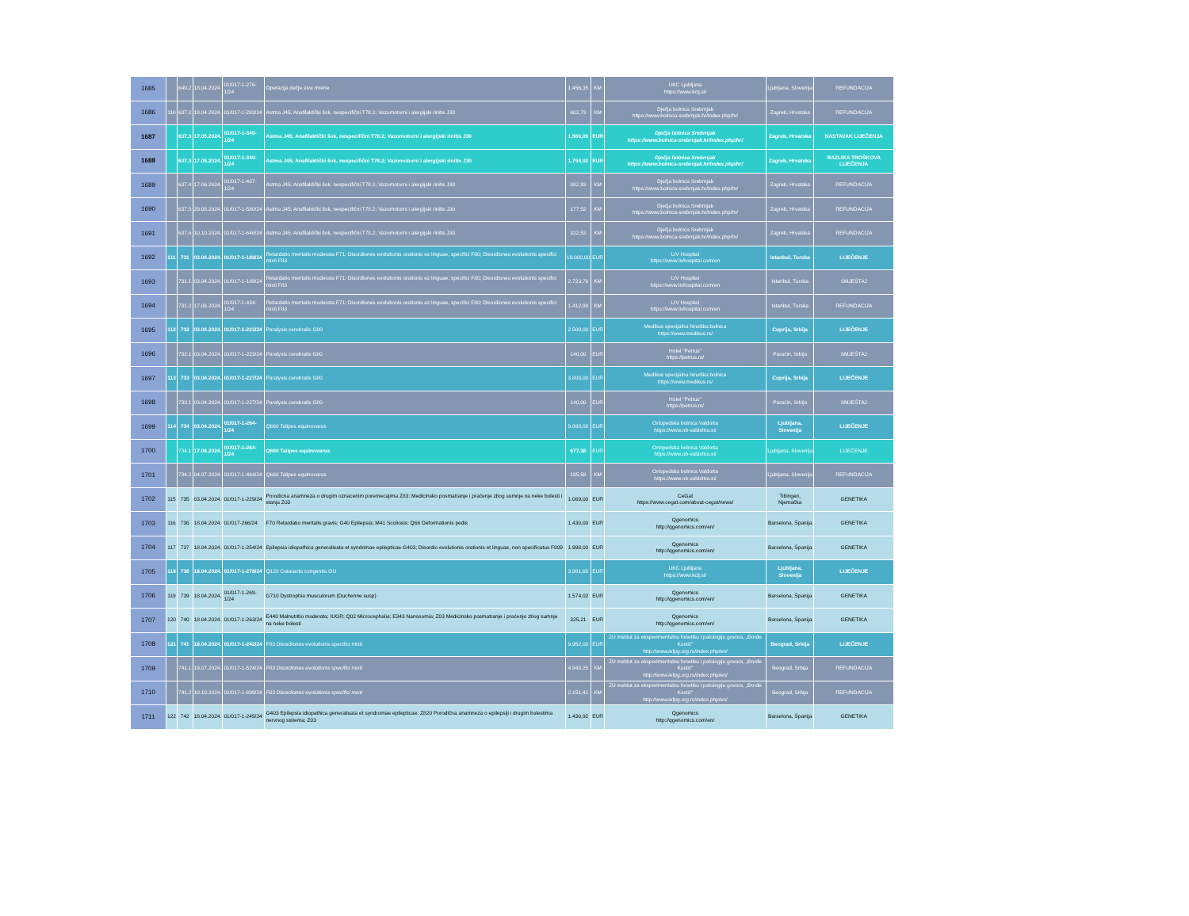| 1685 | | 649.2 | 18.04.2024 | 01/017-1-276-1/24 | Operacija dečje sive mrene | 1.456,35 | KM | UKC Ljubljana https://www.kclj.si/ | Ljubljana, Slovenija | REFUNDACIJA |
| 1686 | 110 | 637.2 | 18.04.2024. | 01/017-1-283/24 | Astma J45; Anafilaktički šok, nespecifični T78.2; Vazomotorni i alergijski rinitis J30 | 602,73 | KM | Dječja bolnica Srebrnjak https://www.bolnica-srebrnjak.hr/index.php/hr/ | Zagreb, Hrvatska | REFUNDACIJA |
| 1687 | | 637.3 | 17.05.2024. | 01/017-1-340-1/24 | Astma J45; Anafilaktički šok, nespecifični T78.2; Vazomotorni i alergijski rinitis J30 | 1.560,00 | EUR | Dječja bolnica Srebrnjak https://www.bolnica-srebrnjak.hr/index.php/hr/ | Zagreb, Hrvatska | NASTAVAK LIJEČENJA |
| 1688 | | 637.3 | 17.05.2024. | 01/017-1-340-1/24 | Astma J45; Anafilaktički šok, nespecifični T78.2; Vazomotorni i alergijski rinitis J30 | 1.794,02 | EUR | Dječja bolnica Srebrnjak https://www.bolnica-srebrnjak.hr/index.php/hr/ | Zagreb, Hrvatska | RAZLIKA TROŠKOVA LIJEČENJA |
| 1689 | | 637.4 | 17.06.2024. | 01/017-1-437-1/24 | Astma J45; Anafilaktički šok, nespecifični T78.2; Vazomotorni i alergijski rinitis J30 | 382,93 | KM | Dječja bolnica Srebrnjak https://www.bolnica-srebrnjak.hr/index.php/hr/ | Zagreb, Hrvatska | REFUNDACIJA |
| 1690 | | 637.5 | 29.08.2024. | 01/017-1-580/24 | Astma J45; Anafilaktički šok, nespecifični T78.2; Vazomotorni i alergijski rinitis J30 | 177,52 | KM | Dječja bolnica Srebrnjak https://www.bolnica-srebrnjak.hr/index.php/hr/ | Zagreb, Hrvatska | REFUNDACIJA |
| 1691 | | 637.6 | 10.10.2024. | 01/017-1-646/24 | Astma J45; Anafilaktički šok, nespecifični T78.2; Vazomotorni i alergijski rinitis J30 | 322,52 | KM | Dječja bolnica Srebrnjak https://www.bolnica-srebrnjak.hr/index.php/hr/ | Zagreb, Hrvatska | REFUNDACIJA |
| 1692 | 111 | 731 | 03.04.2024. | 01/017-1-189/24 | Retardatio mentalis moderata F71; Disordiones evolutionis orationis ez linguae, specifici F80; Disordiones evolutionis specifici mixti F83 | 19.000,00 | EUR | LIV Hospital https://www.livhospital.com/en | Istanbul, Turska | LIJEČENJE |
| 1693 | | 731.1 | 03.04.2024. | 01/017-1-189/24 | Retardatio mentalis moderata F71; Disordiones evolutionis orationis ez linguae, specifici F80; Disordiones evolutionis specifici mixti F83 | 2.723,76 | KM | LIV Hospital https://www.livhospital.com/en | Istanbul, Turska | SMJEŠTAJ |
| 1694 | | 731.2 | 17.06.2024. | 01/017-1-434-1/24 | Retardatio mentalis moderata F71; Disordiones evolutionis orationis ez linguae, specifici F80; Disordiones evolutionis specifici mixti F83 | 1.412,99 | KM | LIV Hospital https://www.livhospital.com/en | Istanbul, Turska | REFUNDACIJA |
| 1695 | 112 | 732 | 03.04.2024. | 01/017-1-223/24 | Paralysis cerebralis G80 | 2.500,00 | EUR | Medikus specijalna hirurška bolnica https://www.medikus.rs/ | Ćuprija, Srbija | LIJEČENJE |
| 1696 | | 732.1 | 03.04.2024. | 01/017-1-223/24 | Paralysis cerebralis G80 | 140,00 | EUR | Hotel "Petrus" https://petrus.rs/ | Paraćin, Srbija | SMJEŠTAJ |
| 1697 | 113 | 733 | 03.04.2024. | 01/017-1-227/24 | Paralysis cerebralis G80 | 3.800,00 | EUR | Medikus specijalna hirurška bolnica https://www.medikus.rs/ | Ćuprija, Srbija | LIJEČENJE |
| 1698 | | 733.1 | 03.04.2024. | 01/017-1-227/24 | Paralysis cerebralis G80 | 140,00 | EUR | Hotel "Petrus" https://petrus.rs/ | Paraćin, Srbija | SMJEŠTAJ |
| 1699 | 114 | 734 | 03.04.2024. | 01/017-1-264-1/24 | Q660 Talipes equinovarus | 9.868,08 | EUR | Ortopedska bolnica Valdorta https://www.ob-valdoltra.si/ | Ljubljana, Slovenija | LIJEČENJE |
| 1700 | | 734.1 | 17.06.2024. | 01/017-1-264-1/24 | Q660 Talipes equinovarus | 677,38 | EUR | Ortopedska bolnica Valdorta https://www.ob-valdoltra.si/ | Ljubljana, Slovenija | LIJEČENJE |
| 1701 | | 734.2 | 04.07.2024. | 01/017-1-464/24 | Q660 Talipes equinovarus | 195,58 | KM | Ortopedska bolnica Valdorta https://www.ob-valdoltra.si/ | Ljubljana, Slovenija | REFUNDACIJA |
| 1702 | 115 | 735 | 03.04.2024. | 01/017-1-229/24 | Porodicna anamneza o drugim oznacenim poremecajima Z83; Medicinsko posmatranje i praćenje zbog sumnje na neke bolesti i stanja Z03 | 1.069,00 | EUR | CeGat https://www.cegat.com/about-cegat/news/ | Tibingen, Njemačka | GENETIKA |
| 1703 | 116 | 736 | 18.04.2024. | 01/017-266/24 | F70 Retardatio mentalis gravis; G40 Epilepsia; M41 Scoliosis; Q66 Deformationis pedis | 1.430,00 | EUR | Qgenomics http://qgenomics.com/en/ | Barselona, Španija | GENETIKA |
| 1704 | 117 | 737 | 18.04.2024. | 01/017-1-254/24 | Epilepsia idiopathica generalisata et syndrimae epilepticae G403; Disordio evolutionis orationis et linguae, non specificatus F809 | 1.998,00 | EUR | Qgenomics http://qgenomics.com/en/ | Barselona, Španija | GENETIKA |
| 1705 | 118 | 738 | 18.04.2024. | 01/017-1-278/24 | Q120 Cataracta congenita OU | 3.981,65 | EUR | UKC Ljubljana https://www.kclj.si/ | Ljubljana, Slovenija | LIJEČENJE |
| 1706 | 119 | 739 | 18.04.2024. | 01/017-1-269-1/24 | G710 Dystrophia musculorum (Duchenne susp) | 1.574,02 | EUR | Qgenomics http://qgenomics.com/en/ | Barselona, Španija | GENETIKA |
| 1707 | 120 | 740 | 18.04.2024. | 01/017-1-263/24 | E440 Malnutritio moderata; IUGR; Q02 Microcephalia; E343 Nanosomia; Z03 Medicinsko posmatranje i praćenje zbog sumnje na neke bolesti | 325,21 | EUR | Qgenomics http://qgenomics.com/en/ | Barselona, Španija | GENETIKA |
| 1708 | 121 | 741 | 18.04.2024. | 01/017-1-242/24 | F83 Disordiones evolutionis specifici mixti | 9.952,00 | EUR | ZU Institut za eksperimentalnu fonetiku i patologiju govora, „Đorđe Kostić“ http://www.iefpg.org.rs/index.php/en/ | Beograd, Srbija | LIJEČENJE |
| 1709 | | 741.1 | 19.07.2024. | 01/017-1-524/24 | F83 Disordiones evolutionis specifici mixti | 4.948,25 | KM | ZU Institut za eksperimentalnu fonetiku i patologiju govora, „Đorđe Kostić“ http://www.iefpg.org.rs/index.php/en/ | Beograd, Srbija | REFUNDACIJA |
| 1710 | | 741.2 | 10.10.2024. | 01/017-1-699/24 | F83 Disordiones evolutionis specifici mixti | 2.151,41 | KM | ZU Institut za eksperimentalnu fonetiku i patologiju govora, „Đorđe Kostić“ http://www.iefpg.org.rs/index.php/en/ | Beograd, Srbija | REFUNDACIJA |
| 1711 | 122 | 742 | 18.04.2024. | 01/017-1-245/24 | G403 Epilepsia idiopathica generalisata et syndromae epilepticae; Z820 Porodična anamneza o epilepsiji i drugim bolestima nervnog sistema; Z03 | 1.430,92 | EUR | Qgenomics http://qgenomics.com/en/ | Barselona, Španija | GENETIKA |